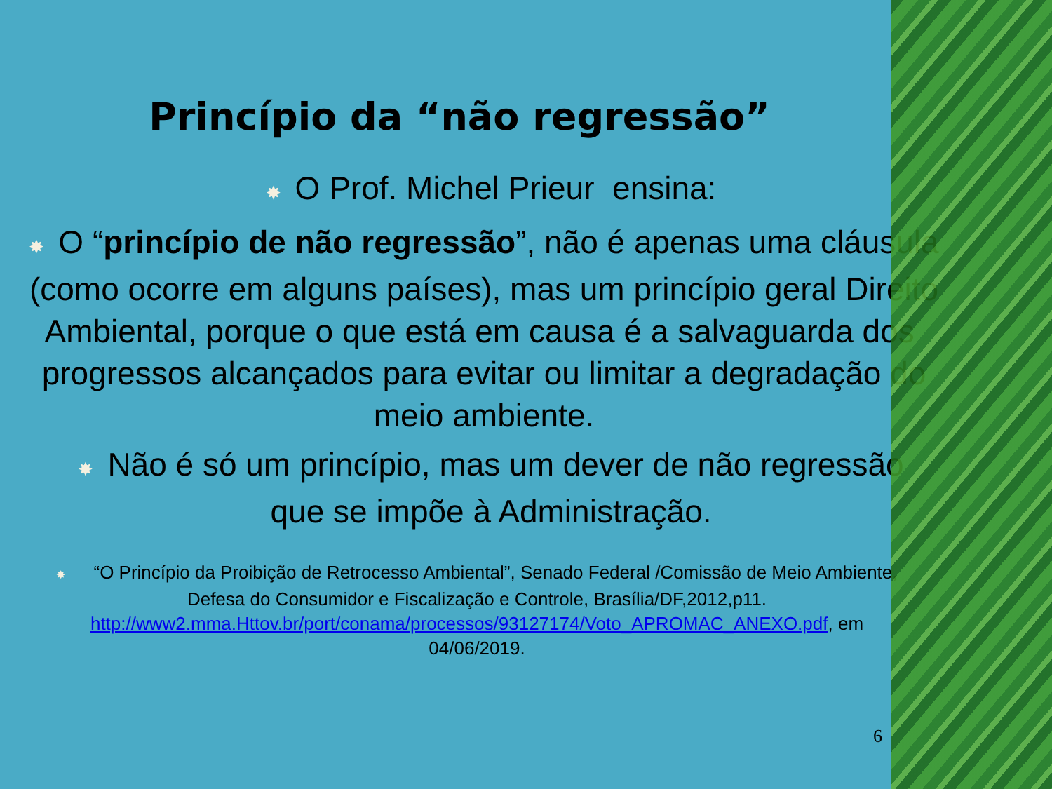Princípio da “não regressão”
✸ O Prof. Michel Prieur ensina:
✸ O “princípio de não regressão”, não é apenas uma cláusula (como ocorre em alguns países), mas um princípio geral Direito Ambiental, porque o que está em causa é a salvaguarda dos progressos alcançados para evitar ou limitar a degradação do meio ambiente.
✸ Não é só um princípio, mas um dever de não regressão que se impõe à Administração.
✸ “O Princípio da Proibição de Retrocesso Ambiental”, Senado Federal /Comissão de Meio Ambiente, Defesa do Consumidor e Fiscalização e Controle, Brasília/DF,2012,p11. http://www2.mma.Httov.br/port/conama/processos/93127174/Voto_APROMAC_ANEXO.pdf, em 04/06/2019.
6